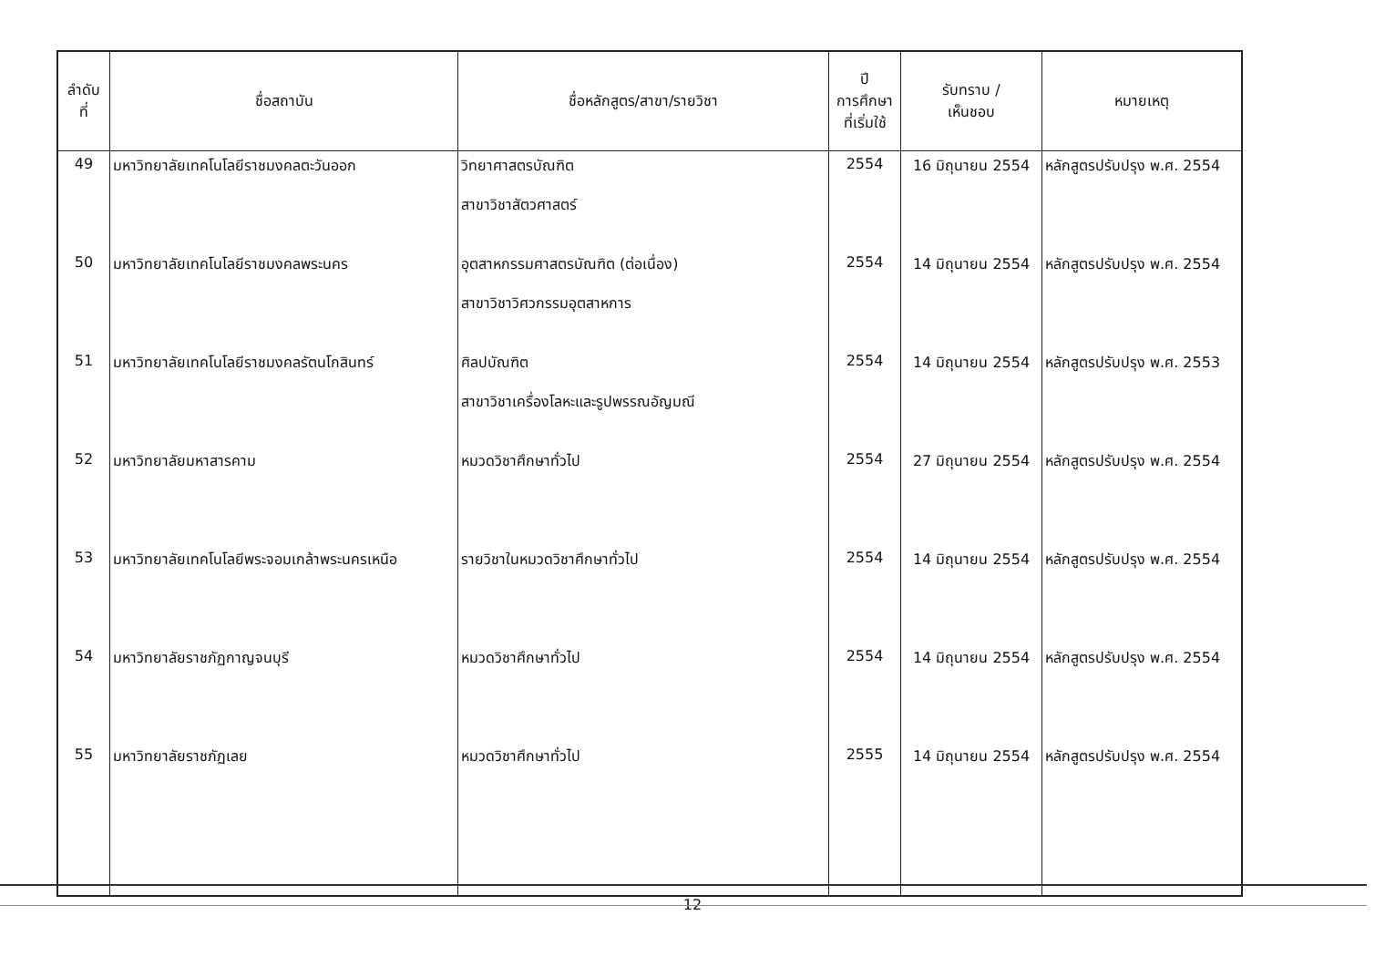| ลำดับ ที่ | ชื่อสถาบัน | ชื่อหลักสูตร/สาขา/รายวิชา | ปี การศึกษา ที่เริ่มใช้ | รับทราบ / เห็นชอบ | หมายเหตุ |
| --- | --- | --- | --- | --- | --- |
| 49 | มหาวิทยาลัยเทคโนโลยีราชมงคลตะวันออก | วิทยาศาสตรบัณฑิต สาขาวิชาสัตวศาสตร์ | 2554 | 16 มิถุนายน 2554 | หลักสูตรปรับปรุง พ.ศ. 2554 |
| 50 | มหาวิทยาลัยเทคโนโลยีราชมงคลพระนคร | อุตสาหกรรมศาสตรบัณฑิต (ต่อเนื่อง) สาขาวิชาวิศวกรรมอุตสาหการ | 2554 | 14 มิถุนายน 2554 | หลักสูตรปรับปรุง พ.ศ. 2554 |
| 51 | มหาวิทยาลัยเทคโนโลยีราชมงคลรัตนโกสินทร์ | ศิลปบัณฑิต สาขาวิชาเครื่องโลหะและรูปพรรณอัญมณี | 2554 | 14 มิถุนายน 2554 | หลักสูตรปรับปรุง พ.ศ. 2553 |
| 52 | มหาวิทยาลัยมหาสารคาม | หมวดวิชาศึกษาทั่วไป | 2554 | 27 มิถุนายน 2554 | หลักสูตรปรับปรุง พ.ศ. 2554 |
| 53 | มหาวิทยาลัยเทคโนโลยีพระจอมเกล้าพระนครเหนือ | รายวิชาในหมวดวิชาศึกษาทั่วไป | 2554 | 14 มิถุนายน 2554 | หลักสูตรปรับปรุง พ.ศ. 2554 |
| 54 | มหาวิทยาลัยราชภัฏกาญจนบุรี | หมวดวิชาศึกษาทั่วไป | 2554 | 14 มิถุนายน 2554 | หลักสูตรปรับปรุง พ.ศ. 2554 |
| 55 | มหาวิทยาลัยราชภัฏเลย | หมวดวิชาศึกษาทั่วไป | 2555 | 14 มิถุนายน 2554 | หลักสูตรปรับปรุง พ.ศ. 2554 |
12